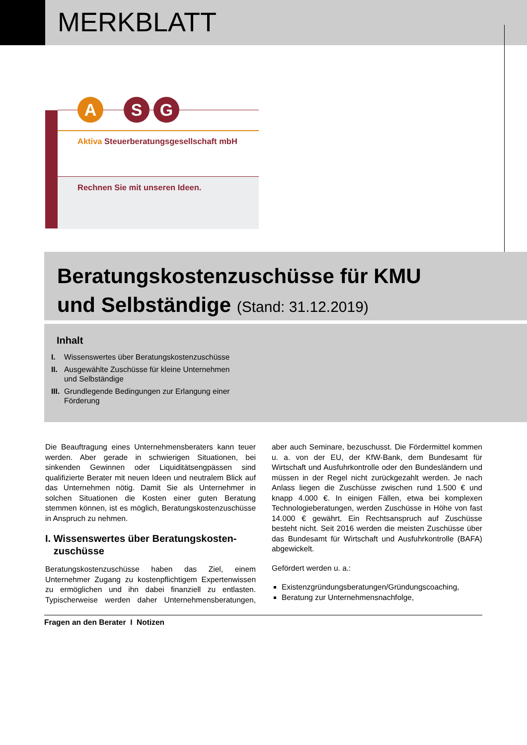MERKBLATT
A S G
Aktiva Steuerberatungsgesellschaft mbH
Rechnen Sie mit unseren Ideen.
Beratungskostenzuschüsse für KMU
und Selbständige (Stand: 31.12.2019)
Inhalt
I. Wissenswertes über Beratungskostenzuschüsse
II. Ausgewählte Zuschüsse für kleine Unternehmen und Selbständige
III. Grundlegende Bedingungen zur Erlangung einer Förderung
Die Beauftragung eines Unternehmensberaters kann teuer werden. Aber gerade in schwierigen Situationen, bei sinkenden Gewinnen oder Liquiditätsengpässen sind qualifizierte Berater mit neuen Ideen und neutralem Blick auf das Unternehmen nötig. Damit Sie als Unternehmer in solchen Situationen die Kosten einer guten Beratung stemmen können, ist es möglich, Beratungskostenzuschüsse in Anspruch zu nehmen.
I. Wissenswertes über Beratungskosten-
zuschüsse
Beratungskostenzuschüsse haben das Ziel, einem Unternehmer Zugang zu kostenpflichtigem Expertenwissen zu ermöglichen und ihn dabei finanziell zu entlasten. Typischerweise werden daher Unternehmensberatungen, aber auch Seminare, bezuschusst. Die Fördermittel kommen u. a. von der EU, der KfW-Bank, dem Bundesamt für Wirtschaft und Ausfuhrkontrolle oder den Bundesländern und müssen in der Regel nicht zurückgezahlt werden. Je nach Anlass liegen die Zuschüsse zwischen rund 1.500 € und knapp 4.000 €. In einigen Fällen, etwa bei komplexen Technologieberatungen, werden Zuschüsse in Höhe von fast 14.000 € gewährt. Ein Rechtsanspruch auf Zuschüsse besteht nicht. Seit 2016 werden die meisten Zuschüsse über das Bundesamt für Wirtschaft und Ausfuhrkontrolle (BAFA) abgewickelt.
Gefördert werden u. a.:
Existenzgründungsberatungen/Gründungscoaching,
Beratung zur Unternehmensnachfolge,
Fragen an den Berater I Notizen